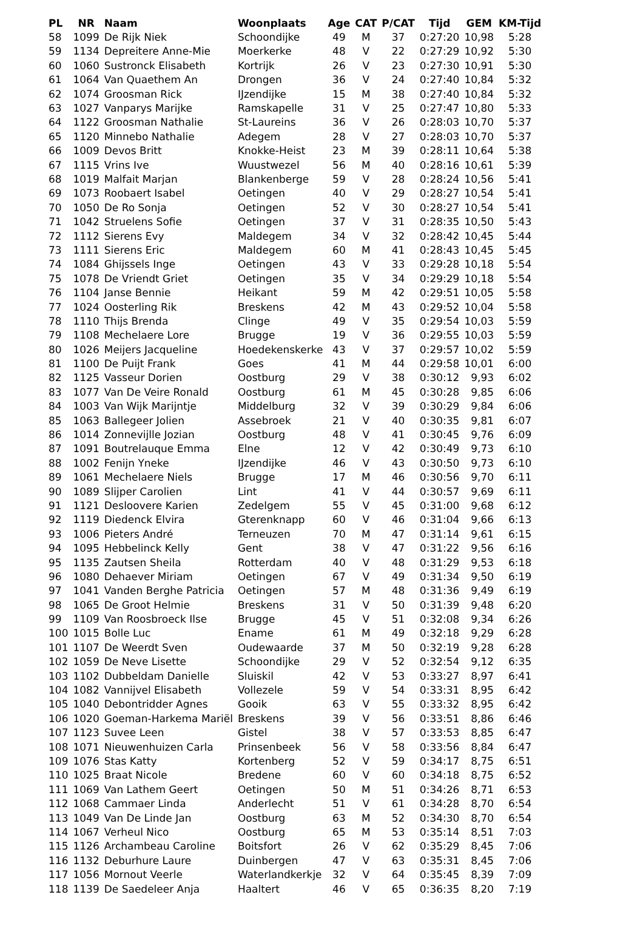| PL | NR | Naam | Woonplaats | Age | CAT | P/CAT | Tijd | GEM | KM-Tijd |
| --- | --- | --- | --- | --- | --- | --- | --- | --- | --- |
| 58 | 1099 | De Rijk Niek | Schoondijke | 49 | M | 37 | 0:27:20 | 10,98 | 5:28 |
| 59 | 1134 | Depreitere Anne-Mie | Moerkerke | 48 | V | 22 | 0:27:29 | 10,92 | 5:30 |
| 60 | 1060 | Sustronck Elisabeth | Kortrijk | 26 | V | 23 | 0:27:30 | 10,91 | 5:30 |
| 61 | 1064 | Van Quaethem An | Drongen | 36 | V | 24 | 0:27:40 | 10,84 | 5:32 |
| 62 | 1074 | Groosman Rick | IJzendijke | 15 | M | 38 | 0:27:40 | 10,84 | 5:32 |
| 63 | 1027 | Vanparys Marijke | Ramskapelle | 31 | V | 25 | 0:27:47 | 10,80 | 5:33 |
| 64 | 1122 | Groosman Nathalie | St-Laureins | 36 | V | 26 | 0:28:03 | 10,70 | 5:37 |
| 65 | 1120 | Minnebo Nathalie | Adegem | 28 | V | 27 | 0:28:03 | 10,70 | 5:37 |
| 66 | 1009 | Devos Britt | Knokke-Heist | 23 | M | 39 | 0:28:11 | 10,64 | 5:38 |
| 67 | 1115 | Vrins Ive | Wuustwezel | 56 | M | 40 | 0:28:16 | 10,61 | 5:39 |
| 68 | 1019 | Malfait Marjan | Blankenberge | 59 | V | 28 | 0:28:24 | 10,56 | 5:41 |
| 69 | 1073 | Roobaert Isabel | Oetingen | 40 | V | 29 | 0:28:27 | 10,54 | 5:41 |
| 70 | 1050 | De Ro Sonja | Oetingen | 52 | V | 30 | 0:28:27 | 10,54 | 5:41 |
| 71 | 1042 | Struelens Sofie | Oetingen | 37 | V | 31 | 0:28:35 | 10,50 | 5:43 |
| 72 | 1112 | Sierens Evy | Maldegem | 34 | V | 32 | 0:28:42 | 10,45 | 5:44 |
| 73 | 1111 | Sierens Eric | Maldegem | 60 | M | 41 | 0:28:43 | 10,45 | 5:45 |
| 74 | 1084 | Ghijssels Inge | Oetingen | 43 | V | 33 | 0:29:28 | 10,18 | 5:54 |
| 75 | 1078 | De Vriendt Griet | Oetingen | 35 | V | 34 | 0:29:29 | 10,18 | 5:54 |
| 76 | 1104 | Janse Bennie | Heikant | 59 | M | 42 | 0:29:51 | 10,05 | 5:58 |
| 77 | 1024 | Oosterling Rik | Breskens | 42 | M | 43 | 0:29:52 | 10,04 | 5:58 |
| 78 | 1110 | Thijs Brenda | Clinge | 49 | V | 35 | 0:29:54 | 10,03 | 5:59 |
| 79 | 1108 | Mechelaere Lore | Brugge | 19 | V | 36 | 0:29:55 | 10,03 | 5:59 |
| 80 | 1026 | Meijers Jacqueline | Hoedekenskerke | 43 | V | 37 | 0:29:57 | 10,02 | 5:59 |
| 81 | 1100 | De Puijt Frank | Goes | 41 | M | 44 | 0:29:58 | 10,01 | 6:00 |
| 82 | 1125 | Vasseur Dorien | Oostburg | 29 | V | 38 | 0:30:12 | 9,93 | 6:02 |
| 83 | 1077 | Van De Veire Ronald | Oostburg | 61 | M | 45 | 0:30:28 | 9,85 | 6:06 |
| 84 | 1003 | Van Wijk Marijntje | Middelburg | 32 | V | 39 | 0:30:29 | 9,84 | 6:06 |
| 85 | 1063 | Ballegeer Jolien | Assebroek | 21 | V | 40 | 0:30:35 | 9,81 | 6:07 |
| 86 | 1014 | Zonnevijlle Jozian | Oostburg | 48 | V | 41 | 0:30:45 | 9,76 | 6:09 |
| 87 | 1091 | Boutrelauque Emma | Elne | 12 | V | 42 | 0:30:49 | 9,73 | 6:10 |
| 88 | 1002 | Fenijn Yneke | IJzendijke | 46 | V | 43 | 0:30:50 | 9,73 | 6:10 |
| 89 | 1061 | Mechelaere Niels | Brugge | 17 | M | 46 | 0:30:56 | 9,70 | 6:11 |
| 90 | 1089 | Slijper Carolien | Lint | 41 | V | 44 | 0:30:57 | 9,69 | 6:11 |
| 91 | 1121 | Desloovere Karien | Zedelgem | 55 | V | 45 | 0:31:00 | 9,68 | 6:12 |
| 92 | 1119 | Diedenck Elvira | Gterenknapp | 60 | V | 46 | 0:31:04 | 9,66 | 6:13 |
| 93 | 1006 | Pieters André | Terneuzen | 70 | M | 47 | 0:31:14 | 9,61 | 6:15 |
| 94 | 1095 | Hebbelinck Kelly | Gent | 38 | V | 47 | 0:31:22 | 9,56 | 6:16 |
| 95 | 1135 | Zautsen Sheila | Rotterdam | 40 | V | 48 | 0:31:29 | 9,53 | 6:18 |
| 96 | 1080 | Dehaever Miriam | Oetingen | 67 | V | 49 | 0:31:34 | 9,50 | 6:19 |
| 97 | 1041 | Vanden Berghe Patricia | Oetingen | 57 | M | 48 | 0:31:36 | 9,49 | 6:19 |
| 98 | 1065 | De Groot Helmie | Breskens | 31 | V | 50 | 0:31:39 | 9,48 | 6:20 |
| 99 | 1109 | Van Roosbroeck Ilse | Brugge | 45 | V | 51 | 0:32:08 | 9,34 | 6:26 |
| 100 | 1015 | Bolle Luc | Ename | 61 | M | 49 | 0:32:18 | 9,29 | 6:28 |
| 101 | 1107 | De Weerdt Sven | Oudewaarde | 37 | M | 50 | 0:32:19 | 9,28 | 6:28 |
| 102 | 1059 | De Neve Lisette | Schoondijke | 29 | V | 52 | 0:32:54 | 9,12 | 6:35 |
| 103 | 1102 | Dubbeldam Danielle | Sluiskil | 42 | V | 53 | 0:33:27 | 8,97 | 6:41 |
| 104 | 1082 | Vannijvel Elisabeth | Vollezele | 59 | V | 54 | 0:33:31 | 8,95 | 6:42 |
| 105 | 1040 | Debontridder Agnes | Gooik | 63 | V | 55 | 0:33:32 | 8,95 | 6:42 |
| 106 | 1020 | Goeman-Harkema Mariël | Breskens | 39 | V | 56 | 0:33:51 | 8,86 | 6:46 |
| 107 | 1123 | Suvee Leen | Gistel | 38 | V | 57 | 0:33:53 | 8,85 | 6:47 |
| 108 | 1071 | Nieuwenhuizen Carla | Prinsenbeek | 56 | V | 58 | 0:33:56 | 8,84 | 6:47 |
| 109 | 1076 | Stas Katty | Kortenberg | 52 | V | 59 | 0:34:17 | 8,75 | 6:51 |
| 110 | 1025 | Braat Nicole | Bredene | 60 | V | 60 | 0:34:18 | 8,75 | 6:52 |
| 111 | 1069 | Van Lathem Geert | Oetingen | 50 | M | 51 | 0:34:26 | 8,71 | 6:53 |
| 112 | 1068 | Cammaer Linda | Anderlecht | 51 | V | 61 | 0:34:28 | 8,70 | 6:54 |
| 113 | 1049 | Van De Linde Jan | Oostburg | 63 | M | 52 | 0:34:30 | 8,70 | 6:54 |
| 114 | 1067 | Verheul Nico | Oostburg | 65 | M | 53 | 0:35:14 | 8,51 | 7:03 |
| 115 | 1126 | Archambeau Caroline | Boitsfort | 26 | V | 62 | 0:35:29 | 8,45 | 7:06 |
| 116 | 1132 | Deburhure Laure | Duinbergen | 47 | V | 63 | 0:35:31 | 8,45 | 7:06 |
| 117 | 1056 | Mornout Veerle | Waterlandkerkje | 32 | V | 64 | 0:35:45 | 8,39 | 7:09 |
| 118 | 1139 | De Saedeleer Anja | Haaltert | 46 | V | 65 | 0:36:35 | 8,20 | 7:19 |